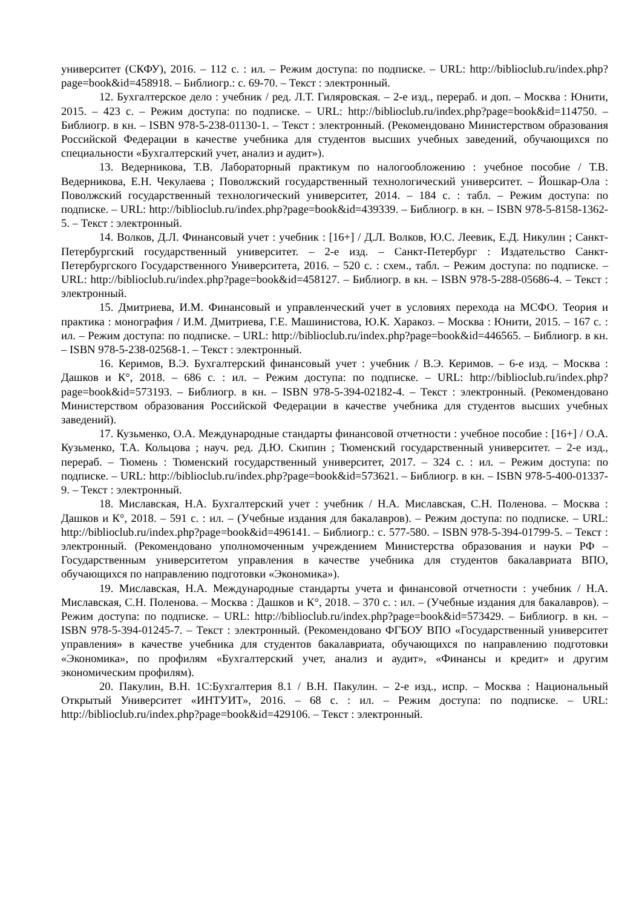университет (СКФУ), 2016. – 112 с. : ил. – Режим доступа: по подписке. – URL: http://biblioclub.ru/index.php?page=book&id=458918. – Библиогр.: с. 69-70. – Текст : электронный.
12. Бухгалтерское дело : учебник / ред. Л.Т. Гиляровская. – 2-е изд., перераб. и доп. – Москва : Юнити, 2015. – 423 с. – Режим доступа: по подписке. – URL: http://biblioclub.ru/index.php?page=book&id=114750. – Библиогр. в кн. – ISBN 978-5-238-01130-1. – Текст : электронный. (Рекомендовано Министерством образования Российской Федерации в качестве учебника для студентов высших учебных заведений, обучающихся по специальности «Бухгалтерский учет, анализ и аудит»).
13. Ведерникова, Т.В. Лабораторный практикум по налогообложению : учебное пособие / Т.В. Ведерникова, Е.Н. Чекулаева ; Поволжский государственный технологический университет. – Йошкар-Ола : Поволжский государственный технологический университет, 2014. – 184 с. : табл. – Режим доступа: по подписке. – URL: http://biblioclub.ru/index.php?page=book&id=439339. – Библиогр. в кн. – ISBN 978-5-8158-1362-5. – Текст : электронный.
14. Волков, Д.Л. Финансовый учет : учебник : [16+] / Д.Л. Волков, Ю.С. Леевик, Е.Д. Никулин ; Санкт-Петербургский государственный университет. – 2-е изд. – Санкт-Петербург : Издательство Санкт-Петербургского Государственного Университета, 2016. – 520 с. : схем., табл. – Режим доступа: по подписке. – URL: http://biblioclub.ru/index.php?page=book&id=458127. – Библиогр. в кн. – ISBN 978-5-288-05686-4. – Текст : электронный.
15. Дмитриева, И.М. Финансовый и управленческий учет в условиях перехода на МСФО. Теория и практика : монография / И.М. Дмитриева, Г.Е. Машинистова, Ю.К. Харакоз. – Москва : Юнити, 2015. – 167 с. : ил. – Режим доступа: по подписке. – URL: http://biblioclub.ru/index.php?page=book&id=446565. – Библиогр. в кн. – ISBN 978-5-238-02568-1. – Текст : электронный.
16. Керимов, В.Э. Бухгалтерский финансовый учет : учебник / В.Э. Керимов. – 6-е изд. – Москва : Дашков и К°, 2018. – 686 с. : ил. – Режим доступа: по подписке. – URL: http://biblioclub.ru/index.php?page=book&id=573193. – Библиогр. в кн. – ISBN 978-5-394-02182-4. – Текст : электронный. (Рекомендовано Министерством образования Российской Федерации в качестве учебника для студентов высших учебных заведений).
17. Кузьменко, О.А. Международные стандарты финансовой отчетности : учебное пособие : [16+] / О.А. Кузьменко, Т.А. Кольцова ; науч. ред. Д.Ю. Скипин ; Тюменский государственный университет. – 2-е изд., перераб. – Тюмень : Тюменский государственный университет, 2017. – 324 с. : ил. – Режим доступа: по подписке. – URL: http://biblioclub.ru/index.php?page=book&id=573621. – Библиогр. в кн. – ISBN 978-5-400-01337-9. – Текст : электронный.
18. Миславская, Н.А. Бухгалтерский учет : учебник / Н.А. Миславская, С.Н. Поленова. – Москва : Дашков и К°, 2018. – 591 с. : ил. – (Учебные издания для бакалавров). – Режим доступа: по подписке. – URL: http://biblioclub.ru/index.php?page=book&id=496141. – Библиогр.: с. 577-580. – ISBN 978-5-394-01799-5. – Текст : электронный. (Рекомендовано уполномоченным учреждением Министерства образования и науки РФ – Государственным университетом управления в качестве учебника для студентов бакалавриата ВПО, обучающихся по направлению подготовки «Экономика»).
19. Миславская, Н.А. Международные стандарты учета и финансовой отчетности : учебник / Н.А. Миславская, С.Н. Поленова. – Москва : Дашков и К°, 2018. – 370 с. : ил. – (Учебные издания для бакалавров). – Режим доступа: по подписке. – URL: http://biblioclub.ru/index.php?page=book&id=573429. – Библиогр. в кн. – ISBN 978-5-394-01245-7. – Текст : электронный. (Рекомендовано ФГБОУ ВПО «Государственный университет управления» в качестве учебника для студентов бакалавриата, обучающихся по направлению подготовки «Экономика», по профилям «Бухгалтерский учет, анализ и аудит», «Финансы и кредит» и другим экономическим профилям).
20. Пакулин, В.Н. 1С:Бухгалтерия 8.1 / В.Н. Пакулин. – 2-е изд., испр. – Москва : Национальный Открытый Университет «ИНТУИТ», 2016. – 68 с. : ил. – Режим доступа: по подписке. – URL: http://biblioclub.ru/index.php?page=book&id=429106. – Текст : электронный.